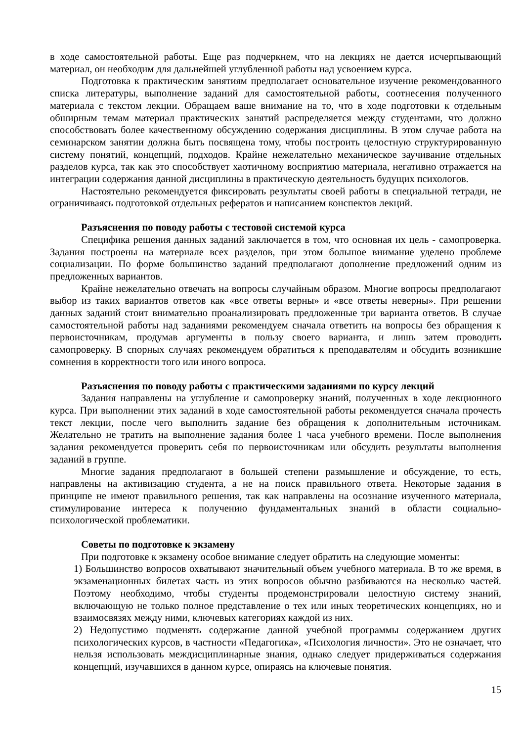в ходе самостоятельной работы. Еще раз подчеркнем, что на лекциях не дается исчерпывающий материал, он необходим для дальнейшей углубленной работы над усвоением курса.
Подготовка к практическим занятиям предполагает основательное изучение рекомендованного списка литературы, выполнение заданий для самостоятельной работы, соотнесения полученного материала с текстом лекции. Обращаем ваше внимание на то, что в ходе подготовки к отдельным обширным темам материал практических занятий распределяется между студентами, что должно способствовать более качественному обсуждению содержания дисциплины. В этом случае работа на семинарском занятии должна быть посвящена тому, чтобы построить целостную структурированную систему понятий, концепций, подходов. Крайне нежелательно механическое заучивание отдельных разделов курса, так как это способствует хаотичному восприятию материала, негативно отражается на интеграции содержания данной дисциплины в практическую деятельность будущих психологов.
Настоятельно рекомендуется фиксировать результаты своей работы в специальной тетради, не ограничиваясь подготовкой отдельных рефератов и написанием конспектов лекций.
Разъяснения по поводу работы с тестовой системой курса
Специфика решения данных заданий заключается в том, что основная их цель - самопроверка. Задания построены на материале всех разделов, при этом большое внимание уделено проблеме социализации. По форме большинство заданий предполагают дополнение предложений одним из предложенных вариантов.
Крайне нежелательно отвечать на вопросы случайным образом. Многие вопросы предполагают выбор из таких вариантов ответов как «все ответы верны» и «все ответы неверны». При решении данных заданий стоит внимательно проанализировать предложенные три варианта ответов. В случае самостоятельной работы над заданиями рекомендуем сначала ответить на вопросы без обращения к первоисточникам, продумав аргументы в пользу своего варианта, и лишь затем проводить самопроверку. В спорных случаях рекомендуем обратиться к преподавателям и обсудить возникшие сомнения в корректности того или иного вопроса.
Разъяснения по поводу работы с практическими заданиями по курсу лекций
Задания направлены на углубление и самопроверку знаний, полученных в ходе лекционного курса. При выполнении этих заданий в ходе самостоятельной работы рекомендуется сначала прочесть текст лекции, после чего выполнить задание без обращения к дополнительным источникам. Желательно не тратить на выполнение задания более 1 часа учебного времени. После выполнения задания рекомендуется проверить себя по первоисточникам или обсудить результаты выполнения заданий в группе.
Многие задания предполагают в большей степени размышление и обсуждение, то есть, направлены на активизацию студента, а не на поиск правильного ответа. Некоторые задания в принципе не имеют правильного решения, так как направлены на осознание изученного материала, стимулирование интереса к получению фундаментальных знаний в области социально-психологической проблематики.
Советы по подготовке к экзамену
При подготовке к экзамену особое внимание следует обратить на следующие моменты:
1) Большинство вопросов охватывают значительный объем учебного материала. В то же время, в экзаменационных билетах часть из этих вопросов обычно разбиваются на несколько частей. Поэтому необходимо, чтобы студенты продемонстрировали целостную систему знаний, включающую не только полное представление о тех или иных теоретических концепциях, но и взаимосвязях между ними, ключевых категориях каждой из них.
2) Недопустимо подменять содержание данной учебной программы содержанием других психологических курсов, в частности «Педагогика», «Психология личности». Это не означает, что нельзя использовать междисциплинарные знания, однако следует придерживаться содержания концепций, изучавшихся в данном курсе, опираясь на ключевые понятия.
15